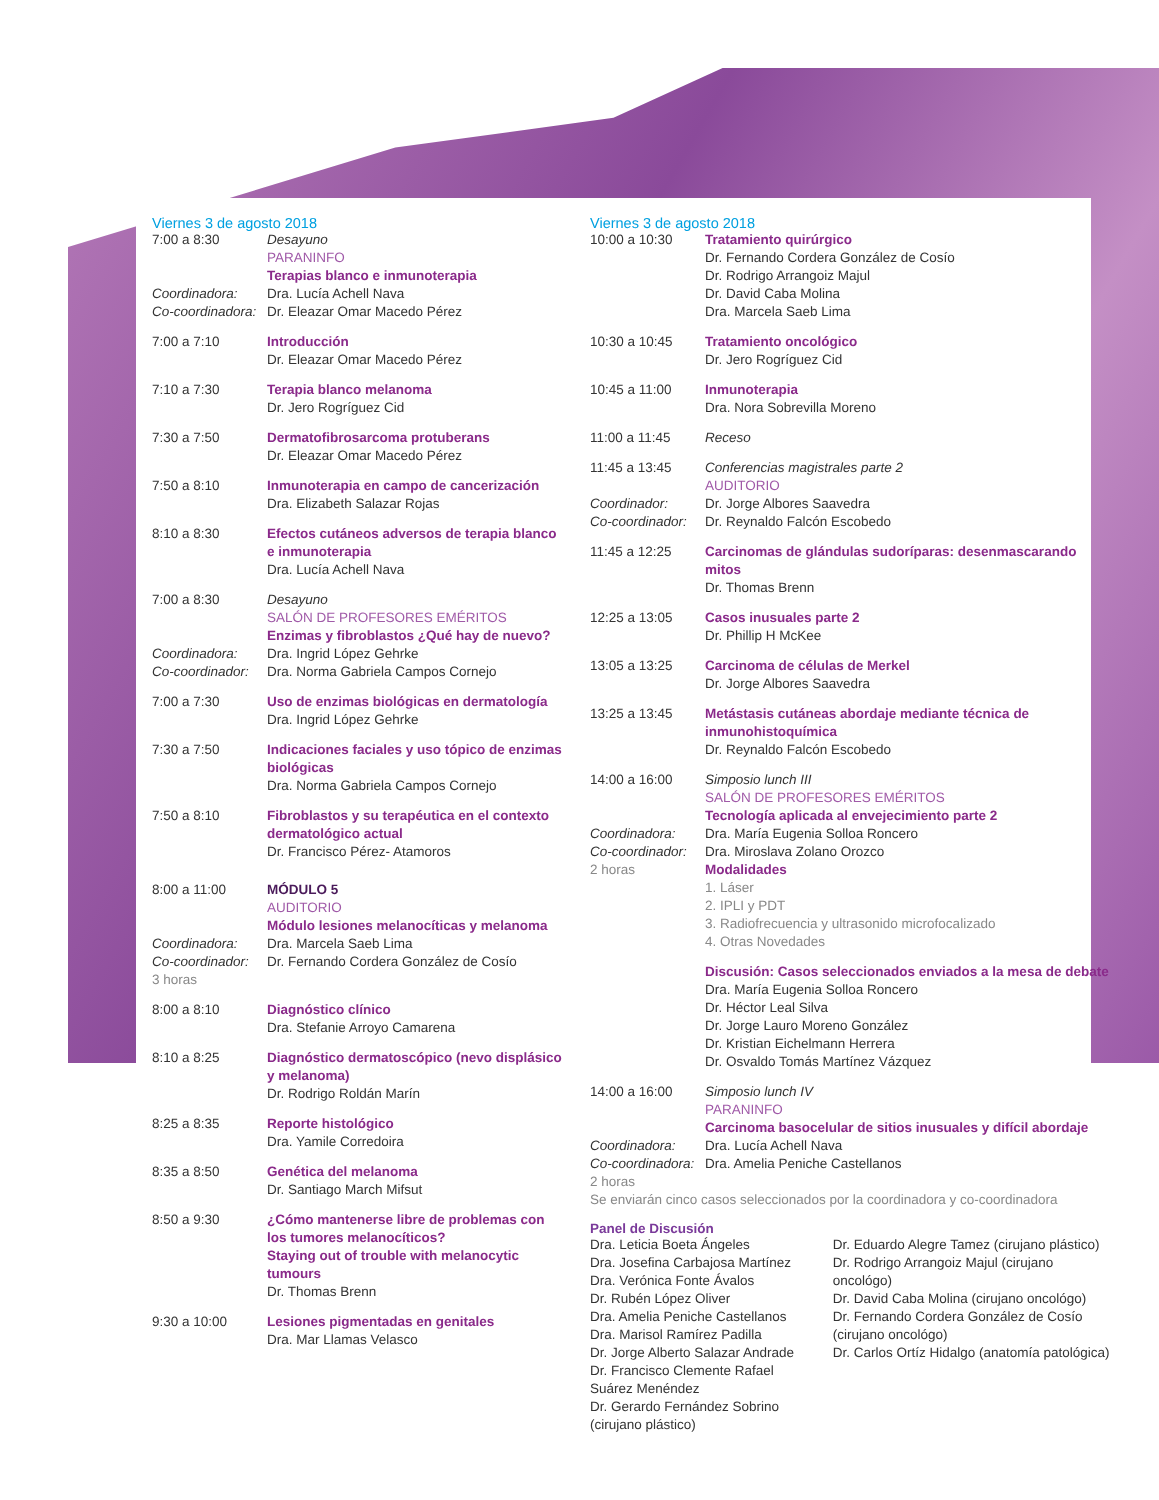Viernes 3 de agosto 2018
7:00 a 8:30 Desayuno
PARANINFO
Terapias blanco e inmunoterapia
Coordinadora: Dra. Lucía Achell Nava
Co-coordinadora:
Dr. Eleazar Omar Macedo Pérez
7:00 a 7:10 Introducción
Dr. Eleazar Omar Macedo Pérez
7:10 a 7:30 Terapia blanco melanoma
Dr. Jero Rogríguez Cid
7:30 a 7:50 Dermatofibrosarcoma protuberans
Dr. Eleazar Omar Macedo Pérez
7:50 a 8:10 Inmunoterapia en campo de cancerización
Dra. Elizabeth Salazar Rojas
8:10 a 8:30 Efectos cutáneos adversos de terapia blanco e inmunoterapia
Dra. Lucía Achell Nava
7:00 a 8:30 Desayuno
SALÓN DE PROFESORES EMÉRITOS
Enzimas y fibroblastos ¿Qué hay de nuevo?
Coordinadora: Dra. Ingrid López Gehrke
Co-coordinador:
Dra. Norma Gabriela Campos Cornejo
7:00 a 7:30 Uso de enzimas biológicas en dermatología
Dra. Ingrid López Gehrke
7:30 a 7:50 Indicaciones faciales y uso tópico de enzimas biológicas
Dra. Norma Gabriela Campos Cornejo
7:50 a 8:10 Fibroblastos y su terapéutica en el contexto dermatológico actual
Dr. Francisco Pérez- Atamoros
8:00 a 11:00 MÓDULO 5
AUDITORIO
Módulo lesiones melanocíticas y melanoma
Coordinadora: Dra. Marcela Saeb Lima
Co-coordinador:
Dr. Fernando Cordera González de Cosío
3 horas
8:00 a 8:10 Diagnóstico clínico
Dra. Stefanie Arroyo Camarena
8:10 a 8:25 Diagnóstico dermatoscópico (nevo displásico y melanoma)
Dr. Rodrigo Roldán Marín
8:25 a 8:35 Reporte histológico
Dra. Yamile Corredoira
8:35 a 8:50 Genética del melanoma
Dr. Santiago March Mifsut
8:50 a 9:30 ¿Cómo mantenerse libre de problemas con los tumores melanocíticos?
Staying out of trouble with melanocytic tumours
Dr. Thomas Brenn
9:30 a 10:00 Lesiones pigmentadas en genitales
Dra. Mar Llamas Velasco
Viernes 3 de agosto 2018
10:00 a 10:30 Tratamiento quirúrgico
Dr. Fernando Cordera González de Cosío
Dr. Rodrigo Arrangoiz Majul
Dr. David Caba Molina
Dra. Marcela Saeb Lima
10:30 a 10:45 Tratamiento oncológico
Dr. Jero Rogríguez Cid
10:45 a 11:00 Inmunoterapia
Dra. Nora Sobrevilla Moreno
11:00 a 11:45 Receso
11:45 a 13:45 Conferencias magistrales parte 2
AUDITORIO
Coordinador: Dr. Jorge Albores Saavedra
Co-coordinador:
Dr. Reynaldo Falcón Escobedo
11:45 a 12:25 Carcinomas de glándulas sudoríparas: desenmascarando mitos
Dr. Thomas Brenn
12:25 a 13:05 Casos inusuales parte 2
Dr. Phillip H McKee
13:05 a 13:25 Carcinoma de células de Merkel
Dr. Jorge Albores Saavedra
13:25 a 13:45 Metástasis cutáneas abordaje mediante técnica de inmunohistoquímica
Dr. Reynaldo Falcón Escobedo
14:00 a 16:00 Simposio lunch III
SALÓN DE PROFESORES EMÉRITOS
Tecnología aplicada al envejecimiento parte 2
Coordinadora: Dra. María Eugenia Solloa Roncero
Co-coordinador:
Dra. Miroslava Zolano Orozco
2 horas Modalidades
1. Láser
2. IPLI y PDT
3. Radiofrecuencia y ultrasonido microfocalizado
4. Otras Novedades
Discusión: Casos seleccionados enviados a la mesa de debate
Dra. María Eugenia Solloa Roncero
Dr. Héctor Leal Silva
Dr. Jorge Lauro Moreno González
Dr. Kristian Eichelmann Herrera
Dr. Osvaldo Tomás Martínez Vázquez
14:00 a 16:00 Simposio lunch IV
PARANINFO
Carcinoma basocelular de sitios inusuales y difícil abordaje
Coordinadora: Dra. Lucía Achell Nava
Co-coordinadora:
Dra. Amelia Peniche Castellanos
2 horas
Se enviarán cinco casos seleccionados por la coordinadora y co-coordinadora
Panel de Discusión
Dra. Leticia Boeta Ángeles
Dra. Josefina Carbajosa Martínez
Dra. Verónica Fonte Ávalos
Dr. Rubén López Oliver
Dra. Amelia Peniche Castellanos
Dra. Marisol Ramírez Padilla
Dr. Jorge Alberto Salazar Andrade
Dr. Francisco Clemente Rafael Suárez Menéndez
Dr. Gerardo Fernández Sobrino (cirujano plástico)
Dr. Eduardo Alegre Tamez (cirujano plástico)
Dr. Rodrigo Arrangoiz Majul (cirujano oncológo)
Dr. David Caba Molina (cirujano oncológo)
Dr. Fernando Cordera González de Cosío (cirujano oncológo)
Dr. Carlos Ortíz Hidalgo (anatomía patológica)